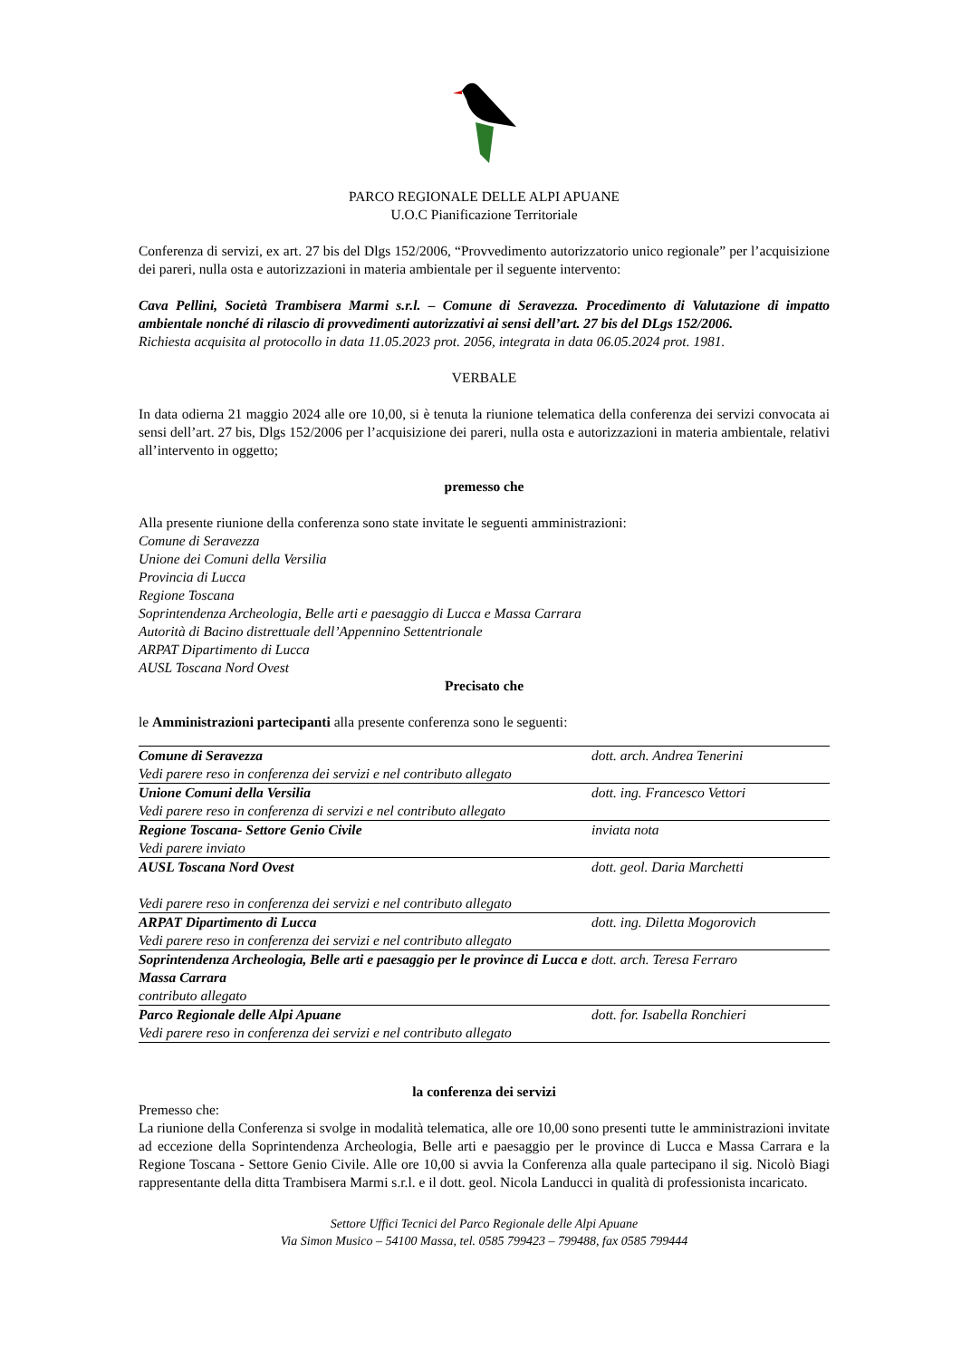PARCO REGIONALE DELLE ALPI APUANE
U.O.C Pianificazione Territoriale
Conferenza di servizi, ex art. 27 bis del Dlgs 152/2006, “Provvedimento autorizzatorio unico regionale” per l’acquisizione dei pareri, nulla osta e autorizzazioni in materia ambientale per il seguente intervento:
Cava Pellini, Società Trambisera Marmi s.r.l. – Comune di Seravezza. Procedimento di Valutazione di impatto ambientale nonché di rilascio di provvedimenti autorizzativi ai sensi dell’art. 27 bis del DLgs 152/2006.
Richiesta acquisita al protocollo in data 11.05.2023 prot. 2056, integrata in data 06.05.2024 prot. 1981.
VERBALE
In data odierna 21 maggio 2024 alle ore 10,00, si è tenuta la riunione telematica della conferenza dei servizi convocata ai sensi dell’art. 27 bis, Dlgs 152/2006 per l’acquisizione dei pareri, nulla osta e autorizzazioni in materia ambientale, relativi all’intervento in oggetto;
premesso che
Alla presente riunione della conferenza sono state invitate le seguenti amministrazioni:
Comune di Seravezza
Unione dei Comuni della Versilia
Provincia di Lucca
Regione Toscana
Soprintendenza Archeologia, Belle arti e paesaggio di Lucca e Massa Carrara
Autorità di Bacino distrettuale dell’Appennino Settentrionale
ARPAT Dipartimento di Lucca
AUSL Toscana Nord Ovest
Precisato che
le Amministrazioni partecipanti alla presente conferenza sono le seguenti:
| Comune di Seravezza Vedi parere reso in conferenza dei servizi e nel contributo allegato | dott. arch. Andrea Tenerini |
| Unione Comuni della Versilia Vedi parere reso in conferenza di servizi e nel contributo allegato | dott. ing. Francesco Vettori |
| Regione Toscana- Settore Genio Civile Vedi parere inviato | inviata nota |
| AUSL Toscana Nord Ovest Vedi parere reso in conferenza dei servizi e nel contributo allegato | dott. geol. Daria Marchetti |
| ARPAT Dipartimento di Lucca Vedi parere reso in conferenza dei servizi e nel contributo allegato | dott. ing. Diletta Mogorovich |
| Soprintendenza Archeologia, Belle arti e paesaggio per le province di Lucca e Massa Carrara contributo allegato | dott. arch. Teresa Ferraro |
| Parco Regionale delle Alpi Apuane Vedi parere reso in conferenza dei servizi e nel contributo allegato | dott. for. Isabella Ronchieri |
la conferenza dei servizi
Premesso che:
La riunione della Conferenza si svolge in modalità telematica, alle ore 10,00 sono presenti tutte le amministrazioni invitate ad eccezione della Soprintendenza Archeologia, Belle arti e paesaggio per le province di Lucca e Massa Carrara e la Regione Toscana - Settore Genio Civile. Alle ore 10,00 si avvia la Conferenza alla quale partecipano il sig. Nicolò Biagi rappresentante della ditta Trambisera Marmi s.r.l. e il dott. geol. Nicola Landucci in qualità di professionista incaricato.
Settore Uffici Tecnici del Parco Regionale delle Alpi Apuane
Via Simon Musico – 54100 Massa, tel. 0585 799423 – 799488, fax 0585 799444